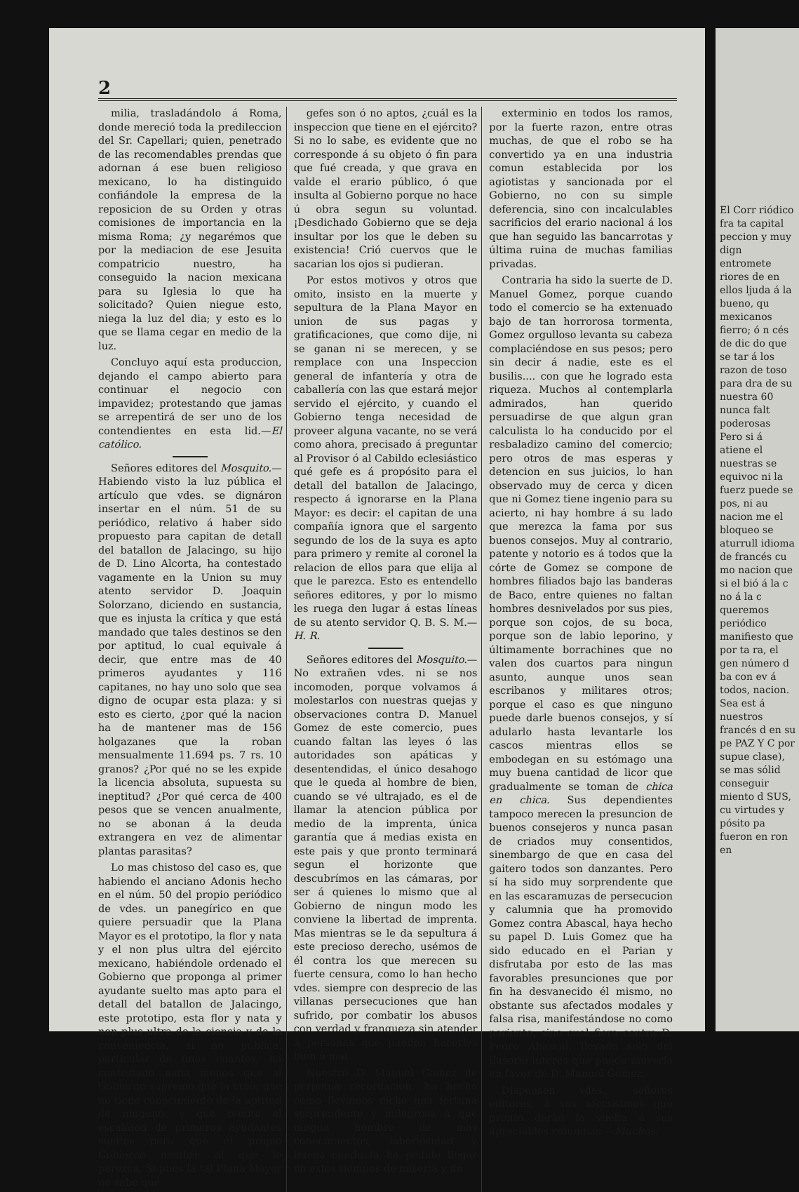2
milia, trasladándolo á Roma, donde mereció toda la predileccion del Sr. Capellari; quien, penetrado de las recomendables prendas que adornan á ese buen religioso mexicano, lo ha distinguido confiándole la empresa de la reposicion de su Orden y otras comisiones de importancia en la misma Roma; ¿y negarémos que por la mediacion de ese Jesuita compatricio nuestro, ha conseguido la nacion mexicana para su Iglesia lo que ha solicitado? Quien niegue esto, niega la luz del dia; y esto es lo que se llama cegar en medio de la luz.
Concluyo aquí esta produccion, dejando el campo abierto para continuar el negocio con impavidez; protestando que jamas se arrepentirá de ser uno de los contendientes en esta lid.—El católico.
Señores editores del Mosquito.—Habiendo visto la luz pública el artículo que vdes. se dignáron insertar en el núm. 51 de su periódico, relativo á haber sido propuesto para capitan de detall del batallon de Jalacingo, su hijo de D. Lino Alcorta, ha contestado vagamente en la Union su muy atento servidor D. Joaquin Solorzano, diciendo en sustancia, que es injusta la crítica y que está mandado que tales destinos se den por aptitud, lo cual equivale á decir, que entre mas de 40 primeros ayudantes y 116 capitanes, no hay uno solo que sea digno de ocupar esta plaza: y si esto es cierto, ¿por qué la nacion ha de mantener mas de 156 holgazanes que la roban mensualmente 11.694 ps. 7 rs. 10 granos? ¿Por qué no se les expide la licencia absoluta, supuesta su ineptitud? ¿Por qué cerca de 400 pesos que se vencen anualmente, no se abonan á la deuda extrangera en vez de alimentar plantas parasitas?
Lo mas chistoso del caso es, que habiendo el anciano Adonis hecho en el núm. 50 del propio periódico de vdes. un panegírico en que quiere persuadir que la Plana Mayor es el prototipo, la flor y nata y el non plus ultra del ejército mexicano, habiéndole ordenado el Gobierno que proponga al primer ayudante suelto mas apto para el detall del batallon de Jalacingo, este prototipo, esta flor y nata y non plus ultra de la ciencia y de la conveniencia, si no pública, particular de unos cuantos, ha contestado nada menos que al Gobierno supremo que la creó: que no tiene conocimiento de la aptitud de ninguno, y que remite el escalafon de primeros ayudantes sueltos para que el propio Gobierno nombre al que le parezca. Si pues la tal Plana Mayor no sabe qué
gefes son ó no aptos, ¿cuál es la inspeccion que tiene en el ejército? Si no lo sabe, es evidente que no corresponde á su objeto ó fin para que fué creada, y que grava en valde el erario público, ó que insulta al Gobierno porque no hace ú obra segun su voluntad. ¡Desdichado Gobierno que se deja insultar por los que le deben su existencia! Crió cuervos que le sacarian los ojos si pudieran.
Por estos motivos y otros que omito, insisto en la muerte y sepultura de la Plana Mayor en union de sus pagas y gratificaciones, que como dije, ni se ganan ni se merecen, y se remplace con una Inspeccion general de infantería y otra de caballería con las que estará mejor servido el ejército, y cuando el Gobierno tenga necesidad de proveer alguna vacante, no se verá como ahora, precisado á preguntar al Provisor ó al Cabildo eclesiástico qué gefe es á propósito para el detall del batallon de Jalacingo, respecto á ignorarse en la Plana Mayor: es decir: el capitan de una compañía ignora que el sargento segundo de los de la suya es apto para primero y remite al coronel la relacion de ellos para que elija al que le parezca. Esto es entendello señores editores, y por lo mismo les ruega den lugar á estas líneas de su atento servidor Q. B. S. M.—H. R.
Señores editores del Mosquito.—No extrañen vdes. ni se nos incomoden, porque volvamos á molestarlos con nuestras quejas y observaciones contra D. Manuel Gomez de este comercio, pues cuando faltan las leyes ó las autoridades son apáticas y desentendidas, el único desahogo que le queda al hombre de bien, cuando se vé ultrajado, es el de llamar la atencion pública por medio de la imprenta, única garantía que á medias exista en este pais y que pronto terminará segun el horizonte que descubrímos en las cámaras, por ser á quienes lo mismo que al Gobierno de ningun modo les conviene la libertad de imprenta. Mas mientras se le da sepultura á este precioso derecho, usémos de él contra los que merecen su fuerte censura, como lo han hecho vdes. siempre con desprecio de las villanas persecuciones que han sufrido, por combatir los abusos con verdad y franqueza sin atender á personas que pueden hacerles bien ó mal.
Nuestro D. Manuel Gomez de perpetua recordacion, ha hecho como llevamos dicho una fortuna sorprendente y milagrosa á que ningun hombre de mas conocimientos, laboriosidad y buena conducta ha podido llegar en estos tiempos de miseria y de
exterminio en todos los ramos, por la fuerte razon, entre otras muchas, de que el robo se ha convertido ya en una industria comun establecida por los agiotistas y sancionada por el Gobierno, no con su simple deferencia, sino con incalculables sacrificios del erario nacional á los que han seguido las bancarrotas y última ruina de muchas familias privadas.
Contraria ha sido la suerte de D. Manuel Gomez, porque cuando todo el comercio se ha extenuado bajo de tan horrorosa tormenta, Gomez orgulloso levanta su cabeza complaciéndose en sus pesos; pero sin decir á nadie, este es el busilis.... con que he logrado esta riqueza. Muchos al contemplarla admirados, han querido persuadirse de que algun gran calculista lo ha conducido por el resbaladizo camino del comercio; pero otros de mas esperas y detencion en sus juicios, lo han observado muy de cerca y dicen que ni Gomez tiene ingenio para su acierto, ni hay hombre á su lado que merezca la fama por sus buenos consejos. Muy al contrario, patente y notorio es á todos que la córte de Gomez se compone de hombres filiados bajo las banderas de Baco, entre quienes no faltan hombres desnivelados por sus pies, porque son cojos, de su boca, porque son de labio leporino, y últimamente borrachines que no valen dos cuartos para ningun asunto, aunque unos sean escribanos y militares otros; porque el caso es que ninguno puede darle buenos consejos, y sí adularlo hasta levantarle los cascos mientras ellos se embodegan en su estómago una muy buena cantidad de licor que gradualmente se toman de chica en chica. Sus dependientes tampoco merecen la presuncion de buenos consejeros y nunca pasan de criados muy consentidos, sinembargo de que en casa del gaitero todos son danzantes. Pero sí ha sido muy sorprendente que en las escaramuzas de persecucion y calumnia que ha promovido Gomez contra Abascal, haya hecho su papel D. Luis Gomez que ha sido educado en el Parian y disfrutaba por esto de las mas favorables presunciones que por fin ha desvanecido él mismo, no obstante sus afectados modales y falsa risa, manifestándose no como pariente, sino cual fiera contra D. Pedro Abascal, llevado solo del ilusorio interés que puede moverlo en favor de D. Manuel Gomez.
Dispensen vdes., señores editores, á sus afectísimos que pronto darán la vuelta á sus apreciables columnas.—Muchos.
El Corr riódico fra ta capital peccion y muy dign entromete riores de en ellos ljuda á la bueno, qu mexicanos fierro; ó n cés de dic do que se tar á los razon de toso para dra de su nuestra 60 nunca falt poderosas Pero si á atiene el nuestras se equivoc ni la fuerz puede se pos, ni au nacion me el bloqueo se aturrull idioma de francés cu mo nacion que si el bió á la c no á la c queremos periódico manifiesto que por ta ra, el gen número d ba con ev á todos, nacion. Sea est á nuestros francés d en su pe PAZ Y C por supue clase), se mas sólid conseguir miento d SUS, cu virtudes y pósito pa fueron en ron en